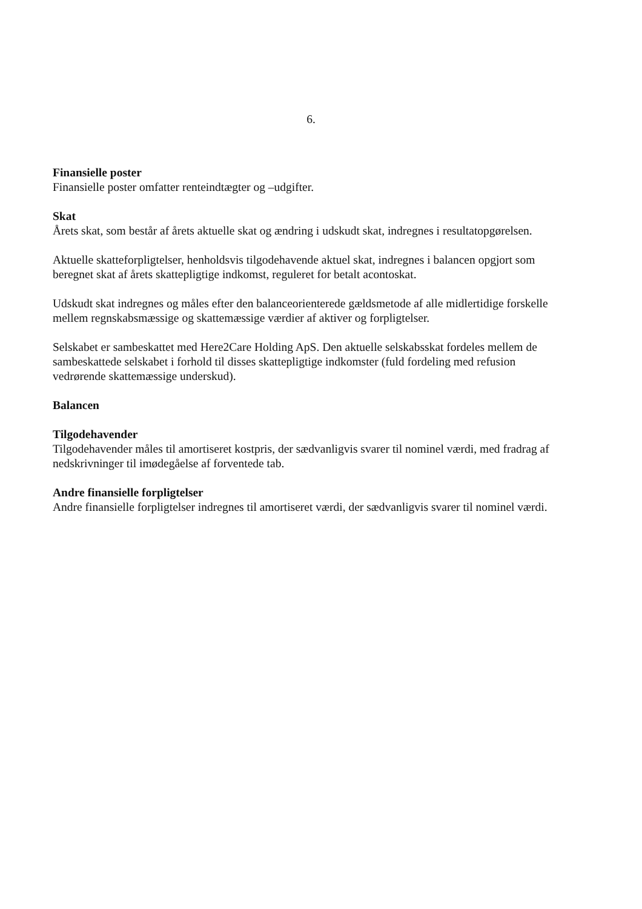6.
Finansielle poster
Finansielle poster omfatter renteindtægter og –udgifter.
Skat
Årets skat, som består af årets aktuelle skat og ændring i udskudt skat, indregnes i resultatopgørelsen.
Aktuelle skatteforpligtelser, henholdsvis tilgodehavende aktuel skat, indregnes i balancen opgjort som beregnet skat af årets skattepligtige indkomst, reguleret for betalt acontoskat.
Udskudt skat indregnes og måles efter den balanceorienterede gældsmetode af alle midlertidige forskelle mellem regnskabsmæssige og skattemæssige værdier af aktiver og forpligtelser.
Selskabet er sambeskattet med Here2Care Holding ApS. Den aktuelle selskabsskat fordeles mellem de sambeskattede selskabet i forhold til disses skattepligtige indkomster (fuld fordeling med refusion vedrørende skattemæssige underskud).
Balancen
Tilgodehavender
Tilgodehavender måles til amortiseret kostpris, der sædvanligvis svarer til nominel værdi, med fradrag af nedskrivninger til imødegåelse af forventede tab.
Andre finansielle forpligtelser
Andre finansielle forpligtelser indregnes til amortiseret værdi, der sædvanligvis svarer til nominel værdi.